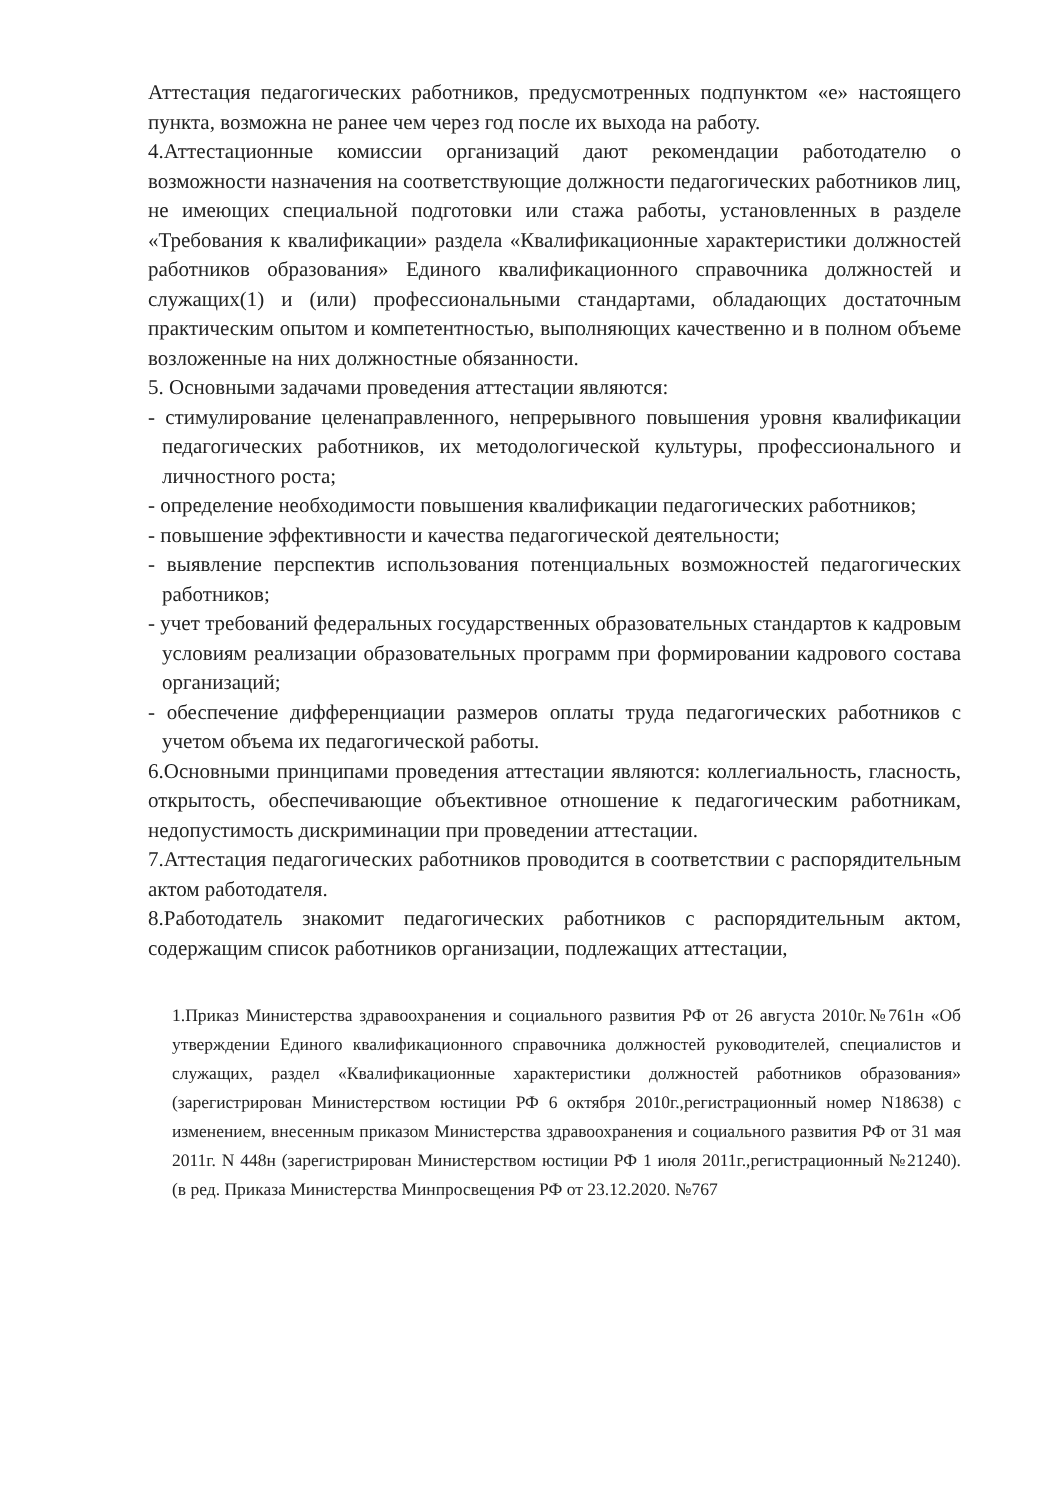Аттестация педагогических работников, предусмотренных подпунктом «е» настоящего пункта, возможна не ранее чем через год после их выхода на работу.
4.Аттестационные комиссии организаций дают рекомендации работодателю о возможности назначения на соответствующие должности педагогических работников лиц, не имеющих специальной подготовки или стажа работы, установленных в разделе «Требования к квалификации» раздела «Квалификационные характеристики должностей работников образования» Единого квалификационного справочника должностей и служащих(1) и (или) профессиональными стандартами, обладающих достаточным практическим опытом и компетентностью, выполняющих качественно и в полном объеме возложенные на них должностные обязанности.
5. Основными задачами проведения аттестации являются:
- стимулирование целенаправленного, непрерывного повышения уровня квалификации педагогических работников, их методологической культуры, профессионального и личностного роста;
- определение необходимости повышения квалификации педагогических работников;
- повышение эффективности и качества педагогической деятельности;
- выявление перспектив использования потенциальных возможностей педагогических работников;
- учет требований федеральных государственных образовательных стандартов к кадровым условиям реализации образовательных программ при формировании кадрового состава организаций;
- обеспечение дифференциации размеров оплаты труда педагогических работников с учетом объема их педагогической работы.
6.Основными принципами проведения аттестации являются: коллегиальность, гласность, открытость, обеспечивающие объективное отношение к педагогическим работникам, недопустимость дискриминации при проведении аттестации.
7.Аттестация педагогических работников проводится в соответствии с распорядительным актом работодателя.
8.Работодатель знакомит педагогических работников с распорядительным актом, содержащим список работников организации, подлежащих аттестации,
1.Приказ Министерства здравоохранения и социального развития РФ от 26 августа 2010г.№761н «Об утверждении Единого квалификационного справочника должностей руководителей, специалистов и служащих, раздел «Квалификационные характеристики должностей работников образования» (зарегистрирован Министерством юстиции РФ 6 октября 2010г.,регистрационный номер N18638) с изменением, внесенным приказом Министерства здравоохранения и социального развития РФ от 31 мая 2011г. N 448н (зарегистрирован Министерством юстиции РФ 1 июля 2011г.,регистрационный №21240). (в ред. Приказа Министерства Минпросвещения РФ от 23.12.2020. №767